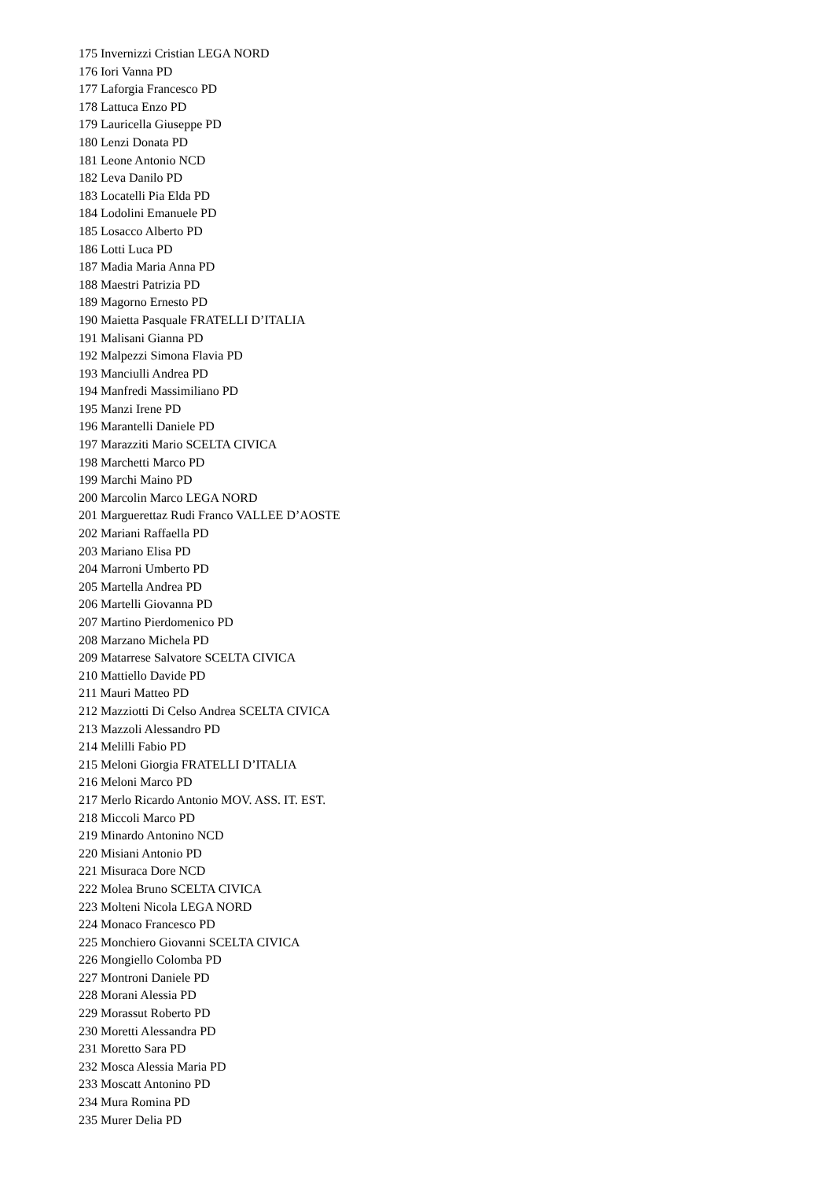175 Invernizzi Cristian LEGA NORD
176 Iori Vanna PD
177 Laforgia Francesco PD
178 Lattuca Enzo PD
179 Lauricella Giuseppe PD
180 Lenzi Donata PD
181 Leone Antonio NCD
182 Leva Danilo PD
183 Locatelli Pia Elda PD
184 Lodolini Emanuele PD
185 Losacco Alberto PD
186 Lotti Luca PD
187 Madia Maria Anna PD
188 Maestri Patrizia PD
189 Magorno Ernesto PD
190 Maietta Pasquale FRATELLI D’ITALIA
191 Malisani Gianna PD
192 Malpezzi Simona Flavia PD
193 Manciulli Andrea PD
194 Manfredi Massimiliano PD
195 Manzi Irene PD
196 Marantelli Daniele PD
197 Marazziti Mario SCELTA CIVICA
198 Marchetti Marco PD
199 Marchi Maino PD
200 Marcolin Marco LEGA NORD
201 Marguerettaz Rudi Franco VALLEE D’AOSTE
202 Mariani Raffaella PD
203 Mariano Elisa PD
204 Marroni Umberto PD
205 Martella Andrea PD
206 Martelli Giovanna PD
207 Martino Pierdomenico PD
208 Marzano Michela PD
209 Matarrese Salvatore SCELTA CIVICA
210 Mattiello Davide PD
211 Mauri Matteo PD
212 Mazziotti Di Celso Andrea SCELTA CIVICA
213 Mazzoli Alessandro PD
214 Melilli Fabio PD
215 Meloni Giorgia FRATELLI D’ITALIA
216 Meloni Marco PD
217 Merlo Ricardo Antonio MOV. ASS. IT. EST.
218 Miccoli Marco PD
219 Minardo Antonino NCD
220 Misiani Antonio PD
221 Misuraca Dore NCD
222 Molea Bruno SCELTA CIVICA
223 Molteni Nicola LEGA NORD
224 Monaco Francesco PD
225 Monchiero Giovanni SCELTA CIVICA
226 Mongiello Colomba PD
227 Montroni Daniele PD
228 Morani Alessia PD
229 Morassut Roberto PD
230 Moretti Alessandra PD
231 Moretto Sara PD
232 Mosca Alessia Maria PD
233 Moscatt Antonino PD
234 Mura Romina PD
235 Murer Delia PD